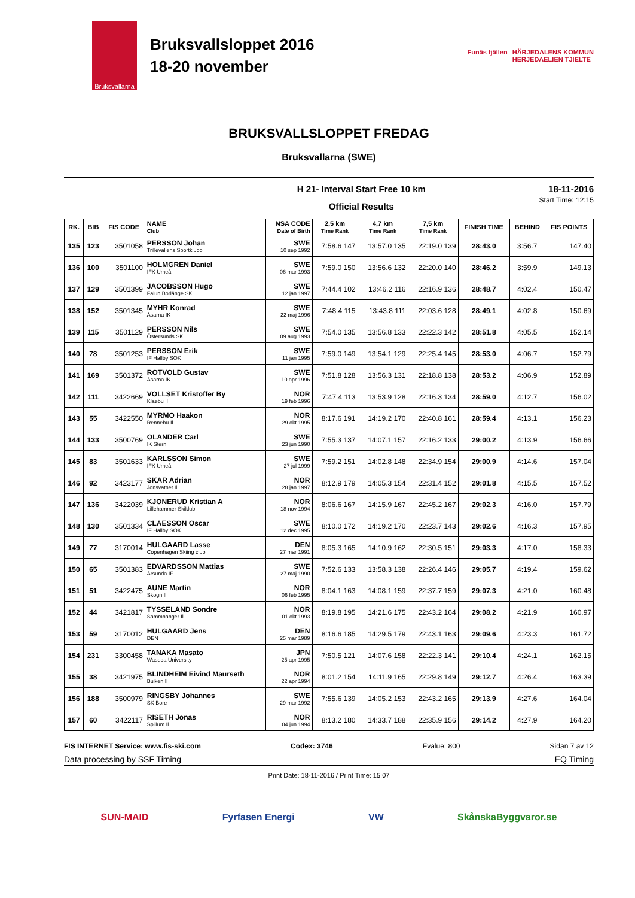Bruksvallarna
Bruksvallsloppet 2016
18-20 november
Funäs fjällen HÄRJEDALENS KOMMUN
HERJEDAELIEN TJIELTE
BRUKSVALLSLOPPET FREDAG
Bruksvallarna (SWE)
H 21- Interval Start Free 10 km
Official Results 18-11-2016
Start Time: 12:15
| RK. | BIB | FIS CODE | NAME Club | NSA CODE Date of Birth | 2,5 km Time Rank | 4,7 km Time Rank | 7,5 km Time Rank | FINISH TIME | BEHIND | FIS POINTS |
| --- | --- | --- | --- | --- | --- | --- | --- | --- | --- | --- |
| 135 | 123 | 3501058 | PERSSON Johan Trillevallens Sportklubb | SWE 10 sep 1992 | 7:58.6 147 | 13:57.0 135 | 22:19.0 139 | 28:43.0 | 3:56.7 | 147.40 |
| 136 | 100 | 3501100 | HOLMGREN Daniel IFK Umeå | SWE 06 mar 1993 | 7:59.0 150 | 13:56.6 132 | 22:20.0 140 | 28:46.2 | 3:59.9 | 149.13 |
| 137 | 129 | 3501399 | JACOBSSON Hugo Falun Borlänge SK | SWE 12 jan 1997 | 7:44.4 102 | 13:46.2 116 | 22:16.9 136 | 28:48.7 | 4:02.4 | 150.47 |
| 138 | 152 | 3501345 | MYHR Konrad Åsarna IK | SWE 22 maj 1996 | 7:48.4 115 | 13:43.8 111 | 22:03.6 128 | 28:49.1 | 4:02.8 | 150.69 |
| 139 | 115 | 3501129 | PERSSON Nils Östersunds SK | SWE 09 aug 1993 | 7:54.0 135 | 13:56.8 133 | 22:22.3 142 | 28:51.8 | 4:05.5 | 152.14 |
| 140 | 78 | 3501253 | PERSSON Erik IF Hallby SOK | SWE 11 jan 1995 | 7:59.0 149 | 13:54.1 129 | 22:25.4 145 | 28:53.0 | 4:06.7 | 152.79 |
| 141 | 169 | 3501372 | ROTVOLD Gustav Åsarna IK | SWE 10 apr 1996 | 7:51.8 128 | 13:56.3 131 | 22:18.8 138 | 28:53.2 | 4:06.9 | 152.89 |
| 142 | 111 | 3422669 | VOLLSET Kristoffer By Klaebu Il | NOR 19 feb 1996 | 7:47.4 113 | 13:53.9 128 | 22:16.3 134 | 28:59.0 | 4:12.7 | 156.02 |
| 143 | 55 | 3422550 | MYRMO Haakon Rennebu Il | NOR 29 okt 1995 | 8:17.6 191 | 14:19.2 170 | 22:40.8 161 | 28:59.4 | 4:13.1 | 156.23 |
| 144 | 133 | 3500769 | OLANDER Carl IK Stern | SWE 23 jun 1990 | 7:55.3 137 | 14:07.1 157 | 22:16.2 133 | 29:00.2 | 4:13.9 | 156.66 |
| 145 | 83 | 3501633 | KARLSSON Simon IFK Umeå | SWE 27 jul 1999 | 7:59.2 151 | 14:02.8 148 | 22:34.9 154 | 29:00.9 | 4:14.6 | 157.04 |
| 146 | 92 | 3423177 | SKAR Adrian Jonsvatnet Il | NOR 28 jan 1997 | 8:12.9 179 | 14:05.3 154 | 22:31.4 152 | 29:01.8 | 4:15.5 | 157.52 |
| 147 | 136 | 3422039 | KJONERUD Kristian A Lillehammer Skiklub | NOR 18 nov 1994 | 8:06.6 167 | 14:15.9 167 | 22:45.2 167 | 29:02.3 | 4:16.0 | 157.79 |
| 148 | 130 | 3501334 | CLAESSON Oscar IF Hallby SOK | SWE 12 dec 1995 | 8:10.0 172 | 14:19.2 170 | 22:23.7 143 | 29:02.6 | 4:16.3 | 157.95 |
| 149 | 77 | 3170014 | HULGAARD Lasse Copenhagen Skiing club | DEN 27 mar 1991 | 8:05.3 165 | 14:10.9 162 | 22:30.5 151 | 29:03.3 | 4:17.0 | 158.33 |
| 150 | 65 | 3501383 | EDVARDSSON Mattias Årsunda IF | SWE 27 maj 1990 | 7:52.6 133 | 13:58.3 138 | 22:26.4 146 | 29:05.7 | 4:19.4 | 159.62 |
| 151 | 51 | 3422475 | AUNE Martin Skogn Il | NOR 06 feb 1995 | 8:04.1 163 | 14:08.1 159 | 22:37.7 159 | 29:07.3 | 4:21.0 | 160.48 |
| 152 | 44 | 3421817 | TYSSELAND Sondre Sammnanger Il | NOR 01 okt 1993 | 8:19.8 195 | 14:21.6 175 | 22:43.2 164 | 29:08.2 | 4:21.9 | 160.97 |
| 153 | 59 | 3170012 | HULGAARD Jens DEN | DEN 25 mar 1989 | 8:16.6 185 | 14:29.5 179 | 22:43.1 163 | 29:09.6 | 4:23.3 | 161.72 |
| 154 | 231 | 3300458 | TANAKA Masato Waseda University | JPN 25 apr 1995 | 7:50.5 121 | 14:07.6 158 | 22:22.3 141 | 29:10.4 | 4:24.1 | 162.15 |
| 155 | 38 | 3421975 | BLINDHEIM Eivind Maurseth Bulken Il | NOR 22 apr 1994 | 8:01.2 154 | 14:11.9 165 | 22:29.8 149 | 29:12.7 | 4:26.4 | 163.39 |
| 156 | 188 | 3500979 | RINGSBY Johannes SK Bore | SWE 29 mar 1992 | 7:55.6 139 | 14:05.2 153 | 22:43.2 165 | 29:13.9 | 4:27.6 | 164.04 |
| 157 | 60 | 3422117 | RISETH Jonas Spillum Il | NOR 04 jun 1994 | 8:13.2 180 | 14:33.7 188 | 22:35.9 156 | 29:14.2 | 4:27.9 | 164.20 |
FIS INTERNET Service: www.fis-ski.com Codex: 3746 Fvalue: 800 Sidan 7 av 12
Data processing by SSF Timing EQ Timing
Print Date: 18-11-2016 / Print Time: 15:07
SUN-MAID Fyrfasen Energi VW SkånskaByggvaror.se